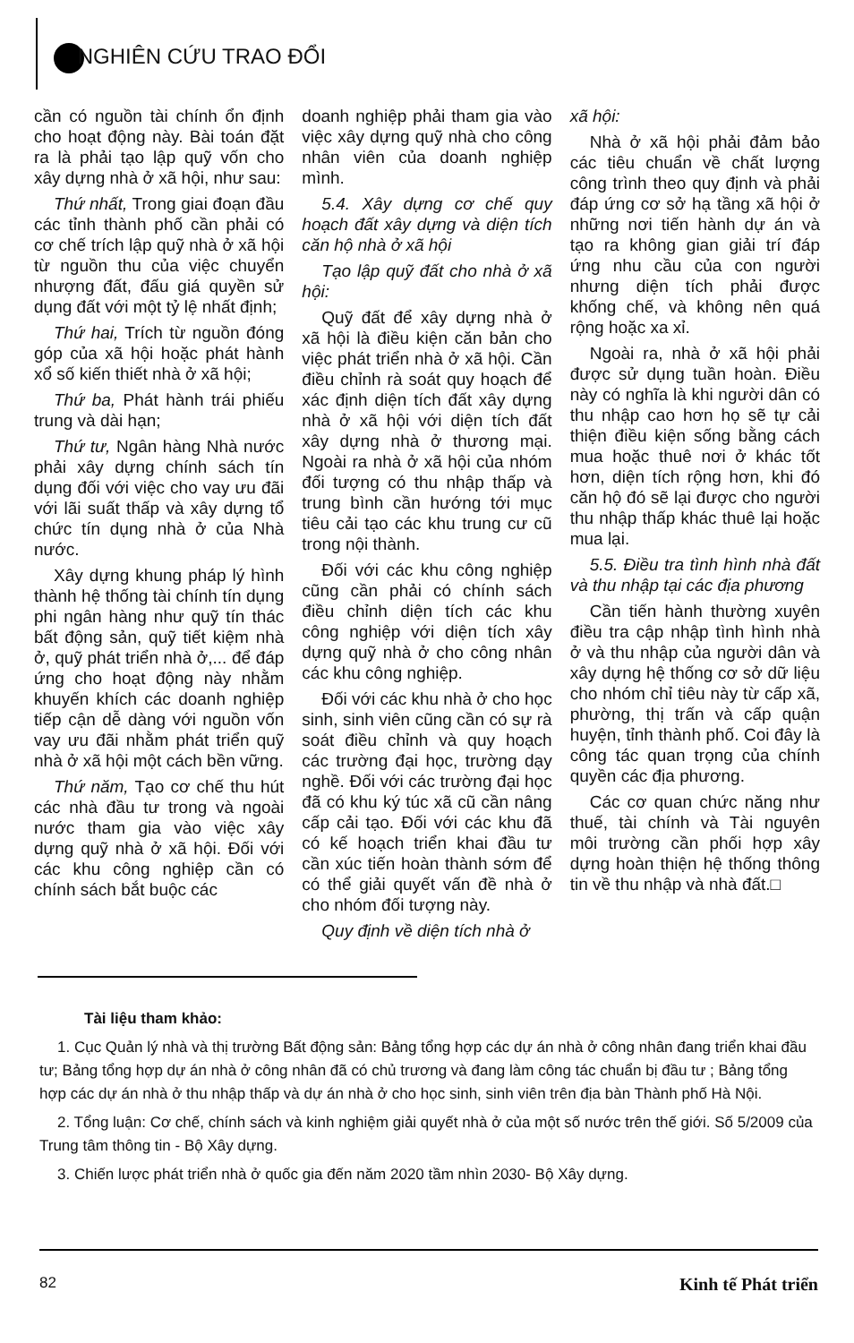NGHIÊN CỨU TRAO ĐỔI
cần có nguồn tài chính ổn định cho hoạt động này. Bài toán đặt ra là phải tạo lập quỹ vốn cho xây dựng nhà ở xã hội, như sau:
Thứ nhất, Trong giai đoạn đầu các tỉnh thành phố cần phải có cơ chế trích lập quỹ nhà ở xã hội từ nguồn thu của việc chuyển nhượng đất, đấu giá quyền sử dụng đất với một tỷ lệ nhất định;
Thứ hai, Trích từ nguồn đóng góp của xã hội hoặc phát hành xổ số kiến thiết nhà ở xã hội;
Thứ ba, Phát hành trái phiếu trung và dài hạn;
Thứ tư, Ngân hàng Nhà nước phải xây dựng chính sách tín dụng đối với việc cho vay ưu đãi với lãi suất thấp và xây dựng tổ chức tín dụng nhà ở của Nhà nước.
Xây dựng khung pháp lý hình thành hệ thống tài chính tín dụng phi ngân hàng như quỹ tín thác bất động sản, quỹ tiết kiệm nhà ở, quỹ phát triển nhà ở,... để đáp ứng cho hoạt động này nhằm khuyến khích các doanh nghiệp tiếp cận dễ dàng với nguồn vốn vay ưu đãi nhằm phát triển quỹ nhà ở xã hội một cách bền vững.
Thứ năm, Tạo cơ chế thu hút các nhà đầu tư trong và ngoài nước tham gia vào việc xây dựng quỹ nhà ở xã hội. Đối với các khu công nghiệp cần có chính sách bắt buộc các
doanh nghiệp phải tham gia vào việc xây dựng quỹ nhà cho công nhân viên của doanh nghiệp mình.
5.4. Xây dựng cơ chế quy hoạch đất xây dựng và diện tích căn hộ nhà ở xã hội
Tạo lập quỹ đất cho nhà ở xã hội:
Quỹ đất để xây dựng nhà ở xã hội là điều kiện căn bản cho việc phát triển nhà ở xã hội. Cần điều chỉnh rà soát quy hoạch để xác định diện tích đất xây dựng nhà ở xã hội với diện tích đất xây dựng nhà ở thương mại. Ngoài ra nhà ở xã hội của nhóm đối tượng có thu nhập thấp và trung bình cần hướng tới mục tiêu cải tạo các khu trung cư cũ trong nội thành.
Đối với các khu công nghiệp cũng cần phải có chính sách điều chỉnh diện tích các khu công nghiệp với diện tích xây dựng quỹ nhà ở cho công nhân các khu công nghiệp.
Đối với các khu nhà ở cho học sinh, sinh viên cũng cần có sự rà soát điều chỉnh và quy hoạch các trường đại học, trường dạy nghề. Đối với các trường đại học đã có khu ký túc xã cũ cần nâng cấp cải tạo. Đối với các khu đã có kế hoạch triển khai đầu tư cần xúc tiến hoàn thành sớm để có thể giải quyết vấn đề nhà ở cho nhóm đối tượng này.
Quy định về diện tích nhà ở
xã hội:
Nhà ở xã hội phải đảm bảo các tiêu chuẩn về chất lượng công trình theo quy định và phải đáp ứng cơ sở hạ tầng xã hội ở những nơi tiến hành dự án và tạo ra không gian giải trí đáp ứng nhu cầu của con người nhưng diện tích phải được khống chế, và không nên quá rộng hoặc xa xỉ.
Ngoài ra, nhà ở xã hội phải được sử dụng tuần hoàn. Điều này có nghĩa là khi người dân có thu nhập cao hơn họ sẽ tự cải thiện điều kiện sống bằng cách mua hoặc thuê nơi ở khác tốt hơn, diện tích rộng hơn, khi đó căn hộ đó sẽ lại được cho người thu nhập thấp khác thuê lại hoặc mua lại.
5.5. Điều tra tình hình nhà đất và thu nhập tại các địa phương
Cần tiến hành thường xuyên điều tra cập nhập tình hình nhà ở và thu nhập của người dân và xây dựng hệ thống cơ sở dữ liệu cho nhóm chỉ tiêu này từ cấp xã, phường, thị trấn và cấp quận huyện, tỉnh thành phố. Coi đây là công tác quan trọng của chính quyền các địa phương.
Các cơ quan chức năng như thuế, tài chính và Tài nguyên môi trường cần phối hợp xây dựng hoàn thiện hệ thống thông tin về thu nhập và nhà đất.□
Tài liệu tham khảo:
1. Cục Quản lý nhà và thị trường Bất động sản: Bảng tổng hợp các dự án nhà ở công nhân đang triển khai đầu tư; Bảng tổng hợp dự án nhà ở công nhân đã có chủ trương và đang làm công tác chuẩn bị đầu tư ; Bảng tổng hợp các dự án nhà ở thu nhập thấp và dự án nhà ở cho học sinh, sinh viên trên địa bàn Thành phố Hà Nội.
2. Tổng luận: Cơ chế, chính sách và kinh nghiệm giải quyết nhà ở của một số nước trên thế giới. Số 5/2009 của Trung tâm thông tin - Bộ Xây dựng.
3. Chiến lược phát triển nhà ở quốc gia đến năm 2020 tầm nhìn 2030- Bộ Xây dựng.
82 Kinh tế Phát triển